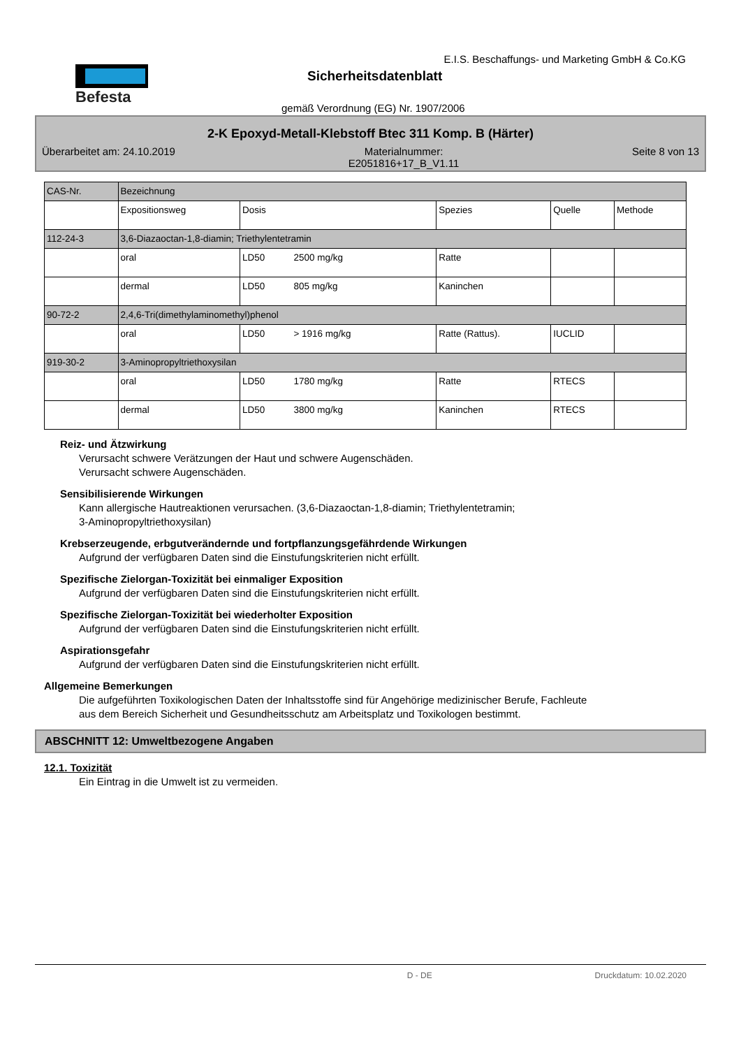Befesta
E.I.S. Beschaffungs- und Marketing GmbH & Co.KG
Sicherheitsdatenblatt
gemäß Verordnung (EG) Nr. 1907/2006
2-K Epoxyd-Metall-Klebstoff Btec 311 Komp. B (Härter)
Überarbeitet am: 24.10.2019 Materialnummer:
E2051816+17_B_V1.11 Seite 8 von 13
| CAS-Nr. | Bezeichnung | | | | |
| --- | --- | --- | --- | --- | --- |
| | Expositionsweg | Dosis | Spezies | Quelle | Methode |
| 112-24-3 | 3,6-Diazaoctan-1,8-diamin; Triethylentetramin | | | | |
| | oral | LD50 2500 mg/kg | Ratte | | |
| | dermal | LD50 805 mg/kg | Kaninchen | | |
| 90-72-2 | 2,4,6-Tri(dimethylaminomethyl)phenol | | | | |
| | oral | LD50 > 1916 mg/kg | Ratte (Rattus). | IUCLID | |
| 919-30-2 | 3-Aminopropyltriethoxysilan | | | | |
| | oral | LD50 1780 mg/kg | Ratte | RTECS | |
| | dermal | LD50 3800 mg/kg | Kaninchen | RTECS | |
Reiz- und Ätzwirkung
Verursacht schwere Verätzungen der Haut und schwere Augenschäden.
Verursacht schwere Augenschäden.
Sensibilisierende Wirkungen
Kann allergische Hautreaktionen verursachen. (3,6-Diazaoctan-1,8-diamin; Triethylentetramin;
3-Aminopropyltriethoxysilan)
Krebserzeugende, erbgutverändernde und fortpflanzungsgefährdende Wirkungen
Aufgrund der verfügbaren Daten sind die Einstufungskriterien nicht erfüllt.
Spezifische Zielorgan-Toxizität bei einmaliger Exposition
Aufgrund der verfügbaren Daten sind die Einstufungskriterien nicht erfüllt.
Spezifische Zielorgan-Toxizität bei wiederholter Exposition
Aufgrund der verfügbaren Daten sind die Einstufungskriterien nicht erfüllt.
Aspirationsgefahr
Aufgrund der verfügbaren Daten sind die Einstufungskriterien nicht erfüllt.
Allgemeine Bemerkungen
Die aufgeführten Toxikologischen Daten der Inhaltsstoffe sind für Angehörige medizinischer Berufe, Fachleute
aus dem Bereich Sicherheit und Gesundheitsschutz am Arbeitsplatz und Toxikologen bestimmt.
ABSCHNITT 12: Umweltbezogene Angaben
12.1. Toxizität
Ein Eintrag in die Umwelt ist zu vermeiden.
D - DE Druckdatum: 10.02.2020